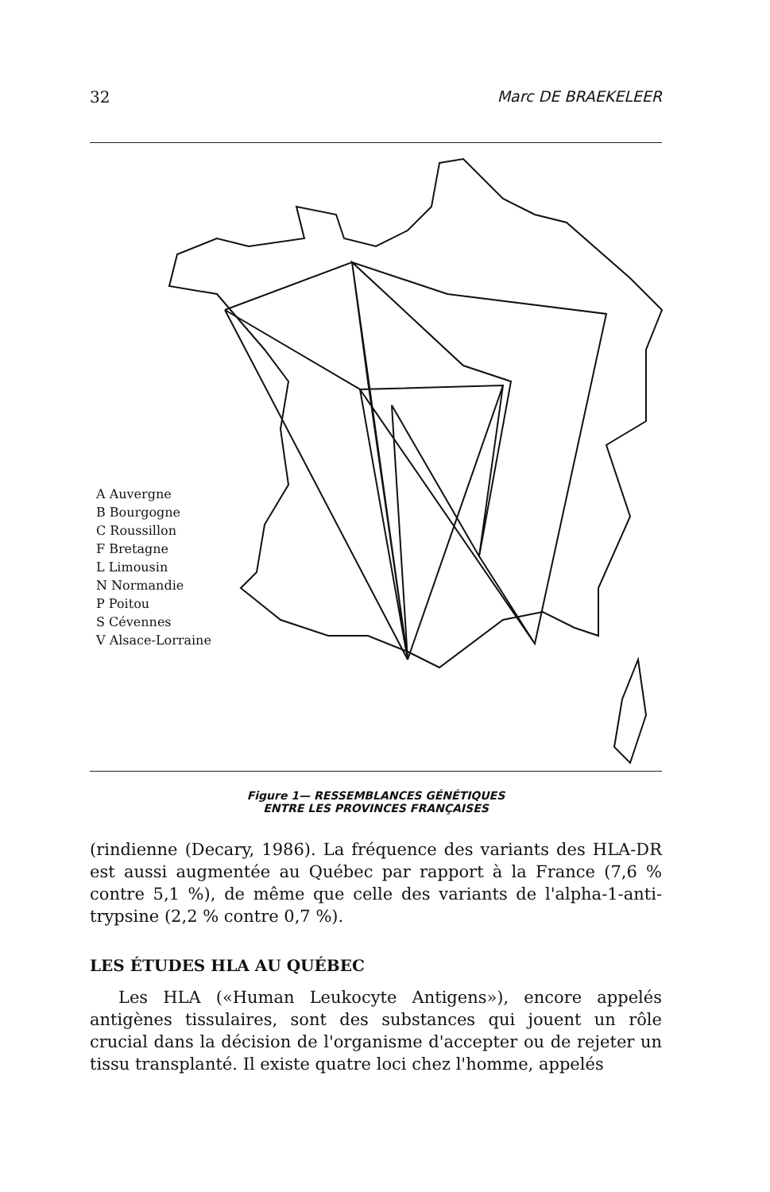32 Marc DE BRAEKELEER
A Auvergne
B Bourgogne
C Roussillon
F Bretagne
L Limousin
N Normandie
P Poitou
S Cévennes
V Alsace-Lorraine
Figure 1— RESSEMBLANCES GÉNÉTIQUES
ENTRE LES PROVINCES FRANÇAISES
(rindienne (Decary, 1986). La fréquence des variants des HLA-DR est aussi augmentée au Québec par rapport à la France (7,6 % contre 5,1 %), de même que celle des variants de l'alpha-1-anti-trypsine (2,2 % contre 0,7 %).
LES ÉTUDES HLA AU QUÉBEC
Les HLA («Human Leukocyte Antigens»), encore appelés antigènes tissulaires, sont des substances qui jouent un rôle crucial dans la décision de l'organisme d'accepter ou de rejeter un tissu transplanté. Il existe quatre loci chez l'homme, appelés